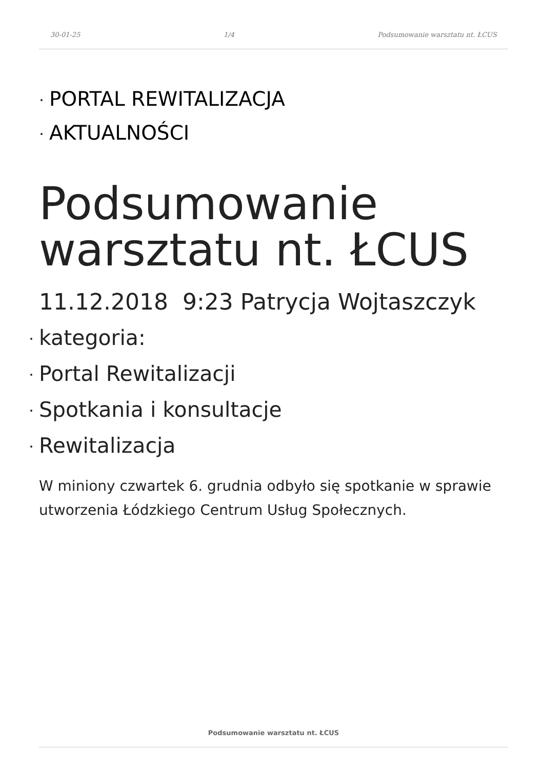30-01-25 1/4 Podsumowanie warsztatu nt. ŁCUS
PORTAL REWITALIZACJA
AKTUALNOŚCI
Podsumowanie warsztatu nt. ŁCUS
11.12.2018 9:23 Patrycja Wojtaszczyk
kategoria:
Portal Rewitalizacji
Spotkania i konsultacje
Rewitalizacja
W miniony czwartek 6. grudnia odbyło się spotkanie w sprawie utworzenia Łódzkiego Centrum Usług Społecznych.
Podsumowanie warsztatu nt. ŁCUS